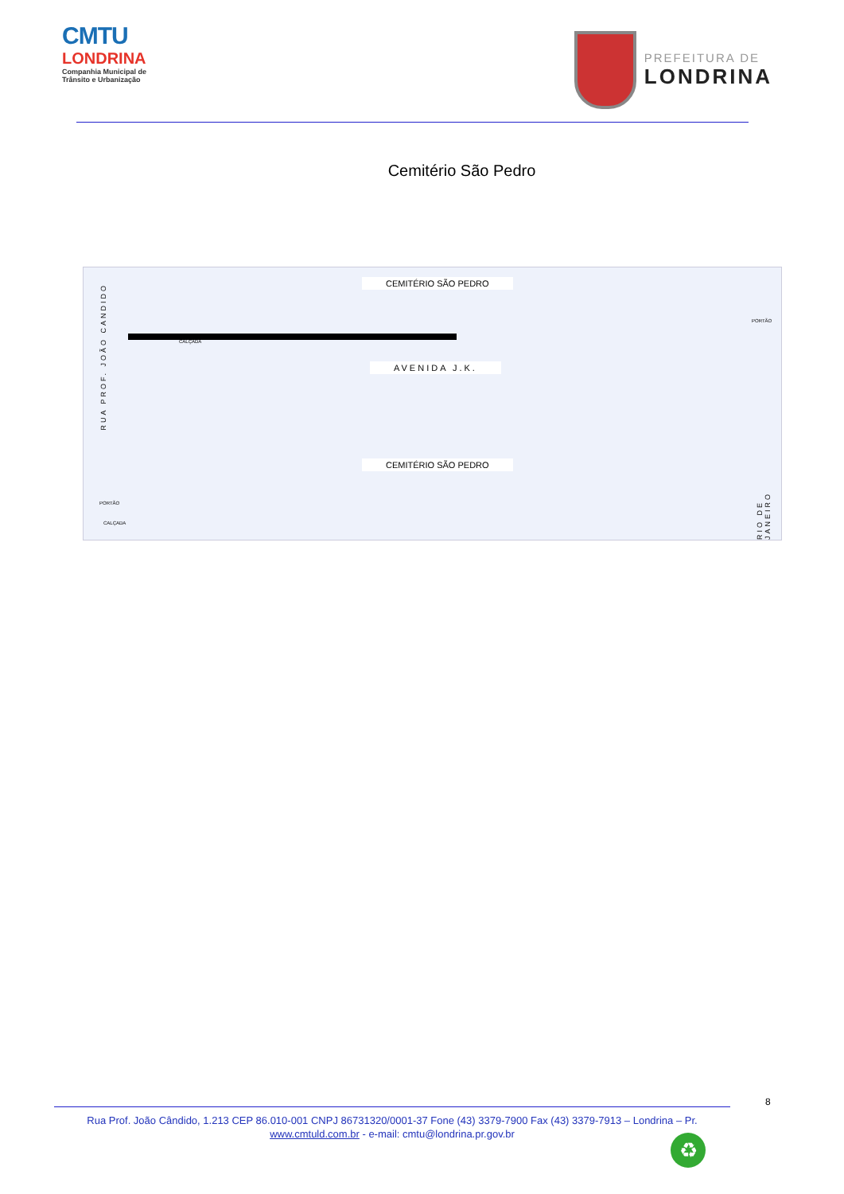CMTU
LONDRINA
Companhia Municipal de Trânsito e Urbanização
PREFEITURA DE
LONDRINA
Cemitério São Pedro
CEMITÉRIO SÃO PEDRO
RUA PROF. JOÃO CANDIDO
PORTÃO
CALÇADA
AVENIDA J.K.
CEMITÉRIO SÃO PEDRO
PORTÃO
CALÇADA
RIO DE JANEIRO
8
Rua Prof. João Cândido, 1.213 CEP 86.010-001 CNPJ 86731320/0001-37 Fone (43) 3379-7900 Fax (43) 3379-7913 – Londrina – Pr.
www.cmtuld.com.br - e-mail: cmtu@londrina.pr.gov.br
♻